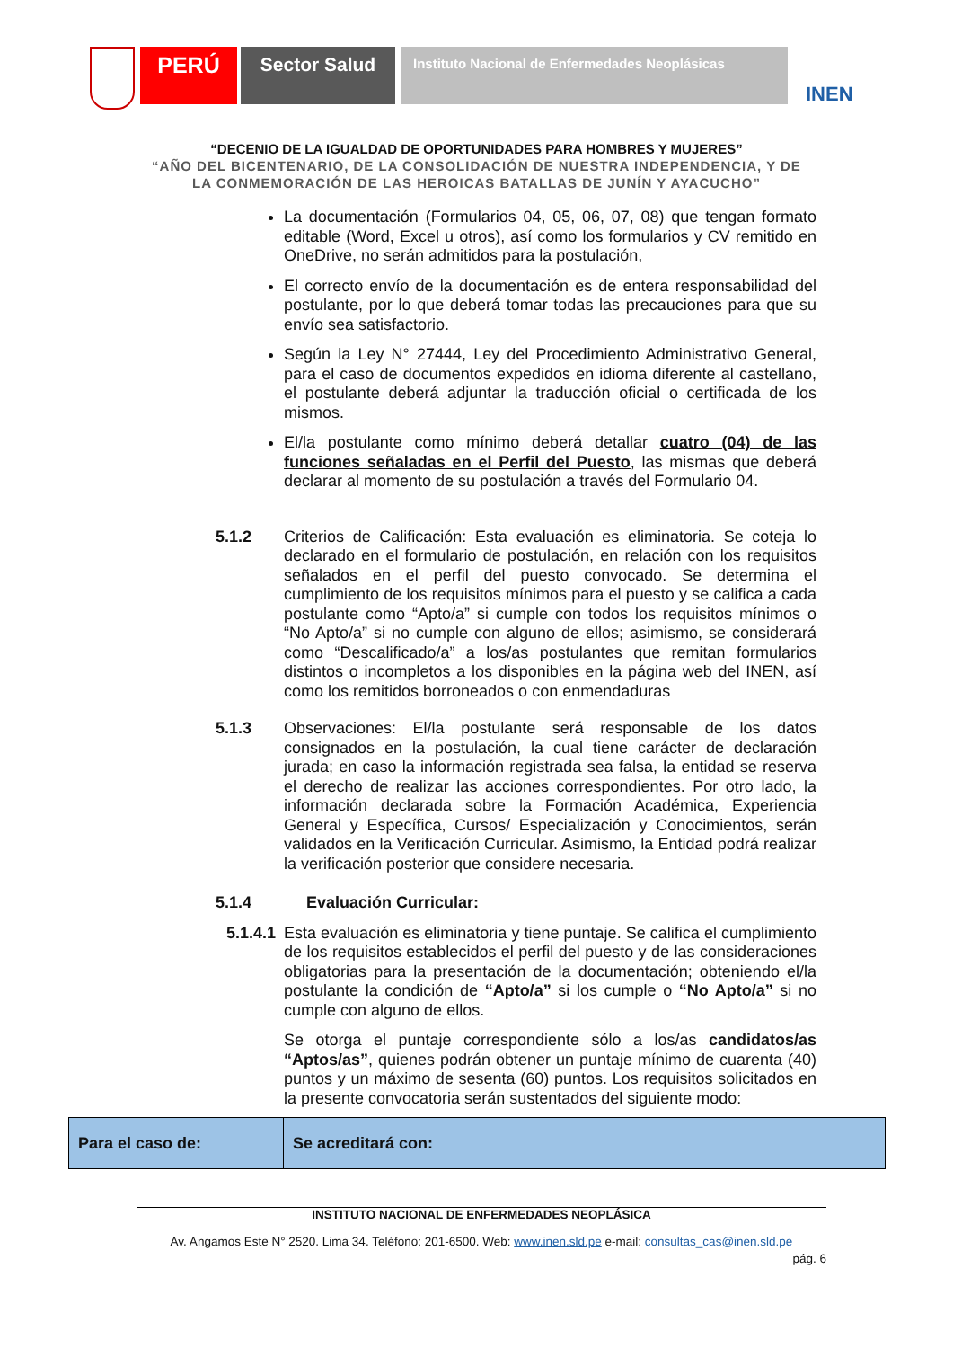PERÚ
Sector Salud
Instituto Nacional de Enfermedades Neoplásicas
INEN
“DECENIO DE LA IGUALDAD DE OPORTUNIDADES PARA HOMBRES Y MUJERES”
“AÑO DEL BICENTENARIO, DE LA CONSOLIDACIÓN DE NUESTRA INDEPENDENCIA, Y DE
LA CONMEMORACIÓN DE LAS HEROICAS BATALLAS DE JUNÍN Y AYACUCHO”
La documentación (Formularios 04, 05, 06, 07, 08) que tengan formato editable (Word, Excel u otros), así como los formularios y CV remitido en OneDrive, no serán admitidos para la postulación,
El correcto envío de la documentación es de entera responsabilidad del postulante, por lo que deberá tomar todas las precauciones para que su envío sea satisfactorio.
Según la Ley N° 27444, Ley del Procedimiento Administrativo General, para el caso de documentos expedidos en idioma diferente al castellano, el postulante deberá adjuntar la traducción oficial o certificada de los mismos.
El/la postulante como mínimo deberá detallar cuatro (04) de las funciones señaladas en el Perfil del Puesto, las mismas que deberá declarar al momento de su postulación a través del Formulario 04.
5.1.2 Criterios de Calificación: Esta evaluación es eliminatoria. Se coteja lo declarado en el formulario de postulación, en relación con los requisitos señalados en el perfil del puesto convocado. Se determina el cumplimiento de los requisitos mínimos para el puesto y se califica a cada postulante como “Apto/a” si cumple con todos los requisitos mínimos o “No Apto/a” si no cumple con alguno de ellos; asimismo, se considerará como “Descalificado/a” a los/as postulantes que remitan formularios distintos o incompletos a los disponibles en la página web del INEN, así como los remitidos borroneados o con enmendaduras
5.1.3 Observaciones: El/la postulante será responsable de los datos consignados en la postulación, la cual tiene carácter de declaración jurada; en caso la información registrada sea falsa, la entidad se reserva el derecho de realizar las acciones correspondientes. Por otro lado, la información declarada sobre la Formación Académica, Experiencia General y Específica, Cursos/ Especialización y Conocimientos, serán validados en la Verificación Curricular. Asimismo, la Entidad podrá realizar la verificación posterior que considere necesaria.
5.1.4 Evaluación Curricular:
5.1.4.1
Esta evaluación es eliminatoria y tiene puntaje. Se califica el cumplimiento de los requisitos establecidos el perfil del puesto y de las consideraciones obligatorias para la presentación de la documentación; obteniendo el/la postulante la condición de “Apto/a” si los cumple o “No Apto/a” si no cumple con alguno de ellos.
Se otorga el puntaje correspondiente sólo a los/as candidatos/as “Aptos/as”, quienes podrán obtener un puntaje mínimo de cuarenta (40) puntos y un máximo de sesenta (60) puntos. Los requisitos solicitados en la presente convocatoria serán sustentados del siguiente modo:
| Para el caso de: | Se acreditará con: |
INSTITUTO NACIONAL DE ENFERMEDADES NEOPLÁSICA
Av. Angamos Este N° 2520. Lima 34. Teléfono: 201-6500. Web: www.inen.sld.pe e-mail: consultas_cas@inen.sld.pe
pág. 6